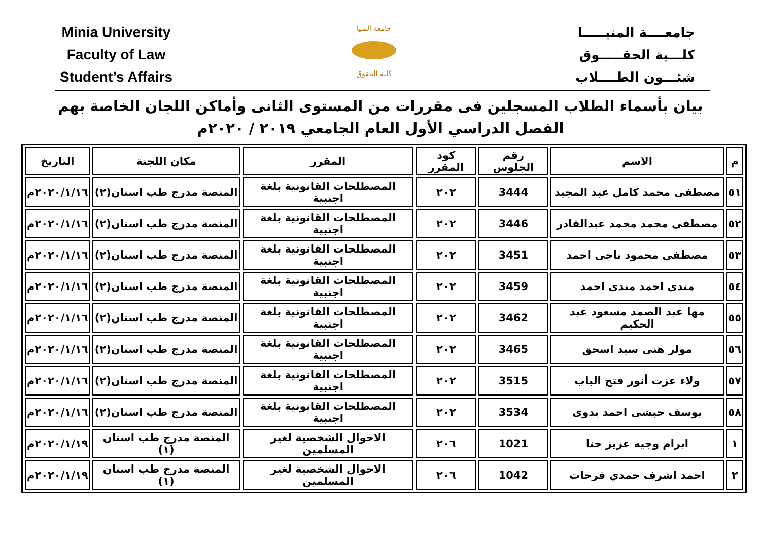Minia University
Faculty of Law
Student’s Affairs
جامعة المنيا
كلية الحقوق
جامعــــة المنيـــــا
كلـــية الحقـــــوق
شئـــون الطــــلاب
بيان بأسماء الطلاب المسجلين فى مقررات من المستوى الثانى وأماكن اللجان الخاصة بهم
الفصل الدراسي الأول العام الجامعي ٢٠١٩ / ٢٠٢٠م
| م | الاسم | رقم الجلوس | كود المقرر | المقرر | مكان اللجنة | التاريخ |
| --- | --- | --- | --- | --- | --- | --- |
| ٥١ | مصطفى محمد كامل عبد المجيد | 3444 | ٢٠٢ | المصطلحات القانونية بلغة اجنبية | المنصة مدرج طب اسنان(٢) | ٢٠٢٠/١/١٦م |
| ٥٢ | مصطفى محمد محمد عبدالقادر | 3446 | ٢٠٢ | المصطلحات القانونية بلغة اجنبية | المنصة مدرج طب اسنان(٢) | ٢٠٢٠/١/١٦م |
| ٥٣ | مصطفى محمود ناجى احمد | 3451 | ٢٠٢ | المصطلحات القانونية بلغة اجنبية | المنصة مدرج طب اسنان(٢) | ٢٠٢٠/١/١٦م |
| ٥٤ | مندى احمد مندى احمد | 3459 | ٢٠٢ | المصطلحات القانونية بلغة اجنبية | المنصة مدرج طب اسنان(٢) | ٢٠٢٠/١/١٦م |
| ٥٥ | مها عبد الصمد مسعود عبد الحكيم | 3462 | ٢٠٢ | المصطلحات القانونية بلغة اجنبية | المنصة مدرج طب اسنان(٢) | ٢٠٢٠/١/١٦م |
| ٥٦ | مولر هنى سيد اسحق | 3465 | ٢٠٢ | المصطلحات القانونية بلغة اجنبية | المنصة مدرج طب اسنان(٢) | ٢٠٢٠/١/١٦م |
| ٥٧ | ولاء عزت أنور فتح الباب | 3515 | ٢٠٢ | المصطلحات القانونية بلغة اجنبية | المنصة مدرج طب اسنان(٢) | ٢٠٢٠/١/١٦م |
| ٥٨ | يوسف حبشى احمد بدوى | 3534 | ٢٠٢ | المصطلحات القانونية بلغة اجنبية | المنصة مدرج طب اسنان(٢) | ٢٠٢٠/١/١٦م |
| ١ | ابرام وجيه عزيز حنا | 1021 | ٢٠٦ | الاحوال الشخصية لغير المسلمين | المنصة مدرج طب اسنان (١) | ٢٠٢٠/١/١٩م |
| ٢ | احمد اشرف حمدي فرحات | 1042 | ٢٠٦ | الاحوال الشخصية لغير المسلمين | المنصة مدرج طب اسنان (١) | ٢٠٢٠/١/١٩م |